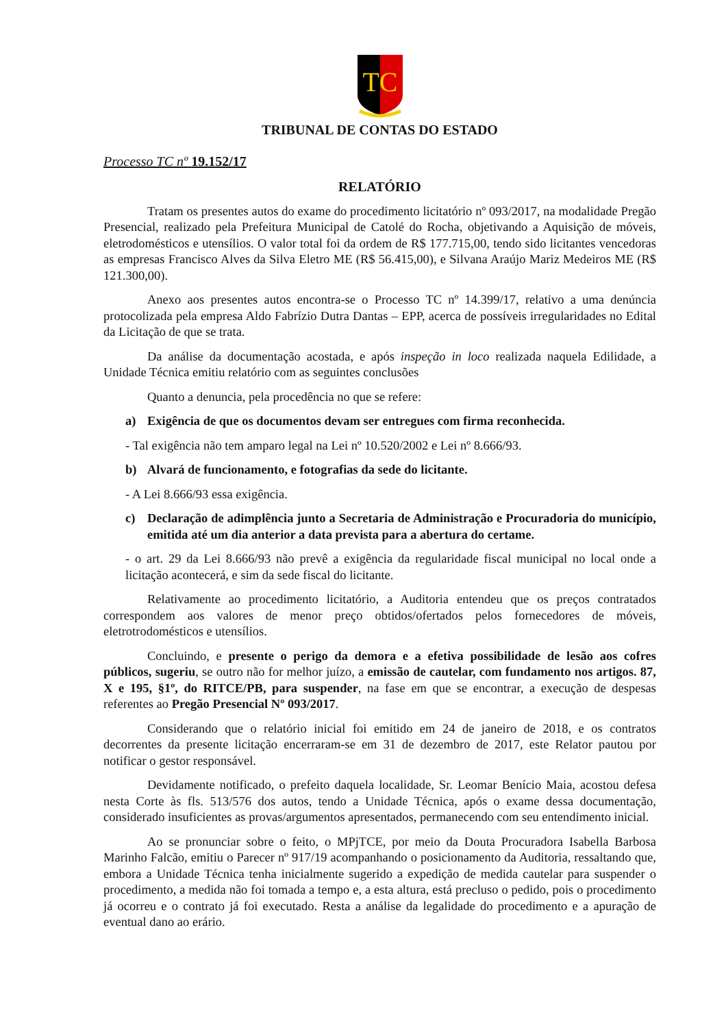TC
TRIBUNAL DE CONTAS DO ESTADO
Processo TC nº 19.152/17
RELATÓRIO
Tratam os presentes autos do exame do procedimento licitatório nº 093/2017, na modalidade Pregão Presencial, realizado pela Prefeitura Municipal de Catolé do Rocha, objetivando a Aquisição de móveis, eletrodomésticos e utensílios. O valor total foi da ordem de R$ 177.715,00, tendo sido licitantes vencedoras as empresas Francisco Alves da Silva Eletro ME (R$ 56.415,00), e Silvana Araújo Mariz Medeiros ME (R$ 121.300,00).
Anexo aos presentes autos encontra-se o Processo TC nº 14.399/17, relativo a uma denúncia protocolizada pela empresa Aldo Fabrízio Dutra Dantas – EPP, acerca de possíveis irregularidades no Edital da Licitação de que se trata.
Da análise da documentação acostada, e após inspeção in loco realizada naquela Edilidade, a Unidade Técnica emitiu relatório com as seguintes conclusões
Quanto a denuncia, pela procedência no que se refere:
a) Exigência de que os documentos devam ser entregues com firma reconhecida.
- Tal exigência não tem amparo legal na Lei nº 10.520/2002 e Lei nº 8.666/93.
b) Alvará de funcionamento, e fotografias da sede do licitante.
- A Lei 8.666/93 essa exigência.
c) Declaração de adimplência junto a Secretaria de Administração e Procuradoria do município, emitida até um dia anterior a data prevista para a abertura do certame.
- o art. 29 da Lei 8.666/93 não prevê a exigência da regularidade fiscal municipal no local onde a licitação acontecerá, e sim da sede fiscal do licitante.
Relativamente ao procedimento licitatório, a Auditoria entendeu que os preços contratados correspondem aos valores de menor preço obtidos/ofertados pelos fornecedores de móveis, eletrotrodomésticos e utensílios.
Concluindo, e presente o perigo da demora e a efetiva possibilidade de lesão aos cofres públicos, sugeriu, se outro não for melhor juízo, a emissão de cautelar, com fundamento nos artigos. 87, X e 195, §1º, do RITCE/PB, para suspender, na fase em que se encontrar, a execução de despesas referentes ao Pregão Presencial Nº 093/2017.
Considerando que o relatório inicial foi emitido em 24 de janeiro de 2018, e os contratos decorrentes da presente licitação encerraram-se em 31 de dezembro de 2017, este Relator pautou por notificar o gestor responsável.
Devidamente notificado, o prefeito daquela localidade, Sr. Leomar Benício Maia, acostou defesa nesta Corte às fls. 513/576 dos autos, tendo a Unidade Técnica, após o exame dessa documentação, considerado insuficientes as provas/argumentos apresentados, permanecendo com seu entendimento inicial.
Ao se pronunciar sobre o feito, o MPjTCE, por meio da Douta Procuradora Isabella Barbosa Marinho Falcão, emitiu o Parecer nº 917/19 acompanhando o posicionamento da Auditoria, ressaltando que, embora a Unidade Técnica tenha inicialmente sugerido a expedição de medida cautelar para suspender o procedimento, a medida não foi tomada a tempo e, a esta altura, está precluso o pedido, pois o procedimento já ocorreu e o contrato já foi executado. Resta a análise da legalidade do procedimento e a apuração de eventual dano ao erário.